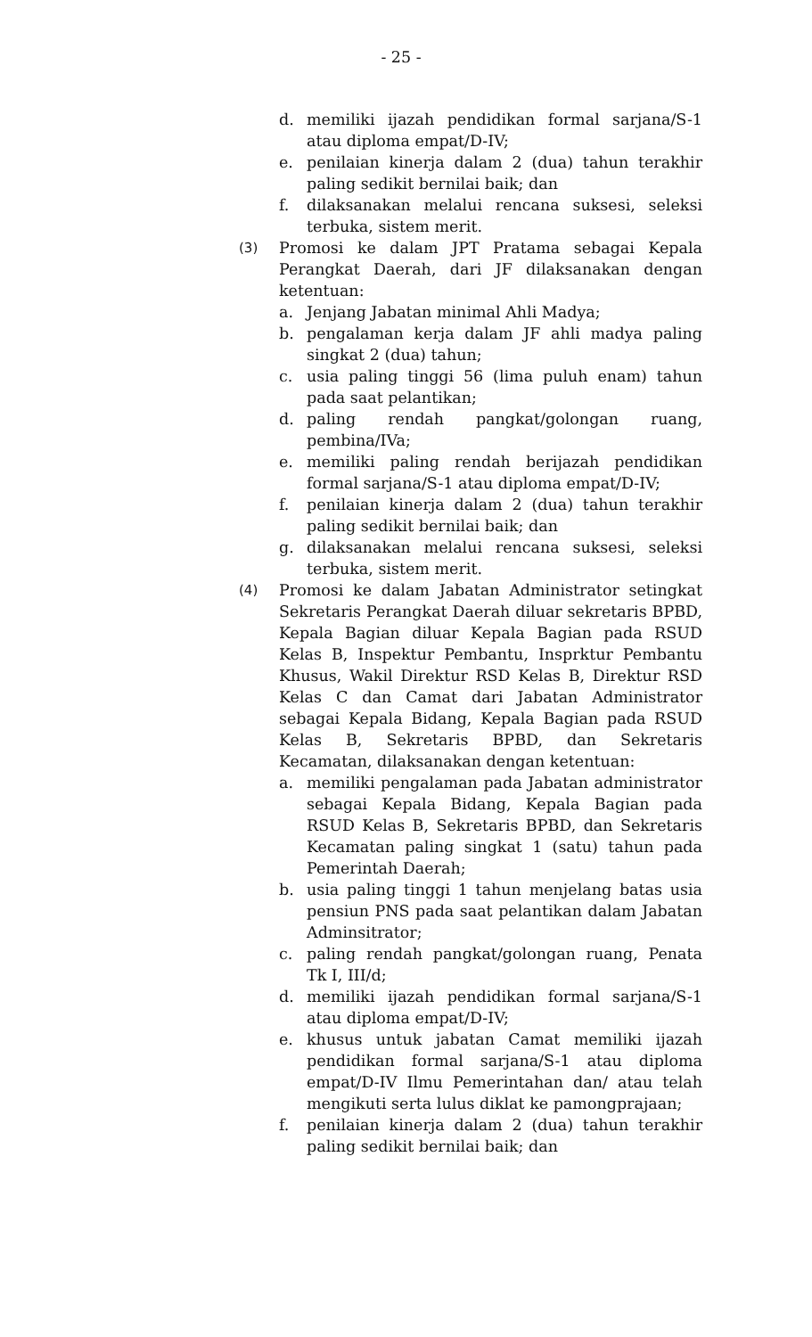- 25 -
d. memiliki ijazah pendidikan formal sarjana/S-1 atau diploma empat/D-IV;
e. penilaian kinerja dalam 2 (dua) tahun terakhir paling sedikit bernilai baik; dan
f. dilaksanakan melalui rencana suksesi, seleksi terbuka, sistem merit.
(3) Promosi ke dalam JPT Pratama sebagai Kepala Perangkat Daerah, dari JF dilaksanakan dengan ketentuan:
a. Jenjang Jabatan minimal Ahli Madya;
b. pengalaman kerja dalam JF ahli madya paling singkat 2 (dua) tahun;
c. usia paling tinggi 56 (lima puluh enam) tahun pada saat pelantikan;
d. paling rendah pangkat/golongan ruang, pembina/IVa;
e. memiliki paling rendah berijazah pendidikan formal sarjana/S-1 atau diploma empat/D-IV;
f. penilaian kinerja dalam 2 (dua) tahun terakhir paling sedikit bernilai baik; dan
g. dilaksanakan melalui rencana suksesi, seleksi terbuka, sistem merit.
(4) Promosi ke dalam Jabatan Administrator setingkat Sekretaris Perangkat Daerah diluar sekretaris BPBD, Kepala Bagian diluar Kepala Bagian pada RSUD Kelas B, Inspektur Pembantu, Insprktur Pembantu Khusus, Wakil Direktur RSD Kelas B, Direktur RSD Kelas C dan Camat dari Jabatan Administrator sebagai Kepala Bidang, Kepala Bagian pada RSUD Kelas B, Sekretaris BPBD, dan Sekretaris Kecamatan, dilaksanakan dengan ketentuan:
a. memiliki pengalaman pada Jabatan administrator sebagai Kepala Bidang, Kepala Bagian pada RSUD Kelas B, Sekretaris BPBD, dan Sekretaris Kecamatan paling singkat 1 (satu) tahun pada Pemerintah Daerah;
b. usia paling tinggi 1 tahun menjelang batas usia pensiun PNS pada saat pelantikan dalam Jabatan Adminsitrator;
c. paling rendah pangkat/golongan ruang, Penata Tk I, III/d;
d. memiliki ijazah pendidikan formal sarjana/S-1 atau diploma empat/D-IV;
e. khusus untuk jabatan Camat memiliki ijazah pendidikan formal sarjana/S-1 atau diploma empat/D-IV Ilmu Pemerintahan dan/ atau telah mengikuti serta lulus diklat ke pamongprajaan;
f. penilaian kinerja dalam 2 (dua) tahun terakhir paling sedikit bernilai baik; dan